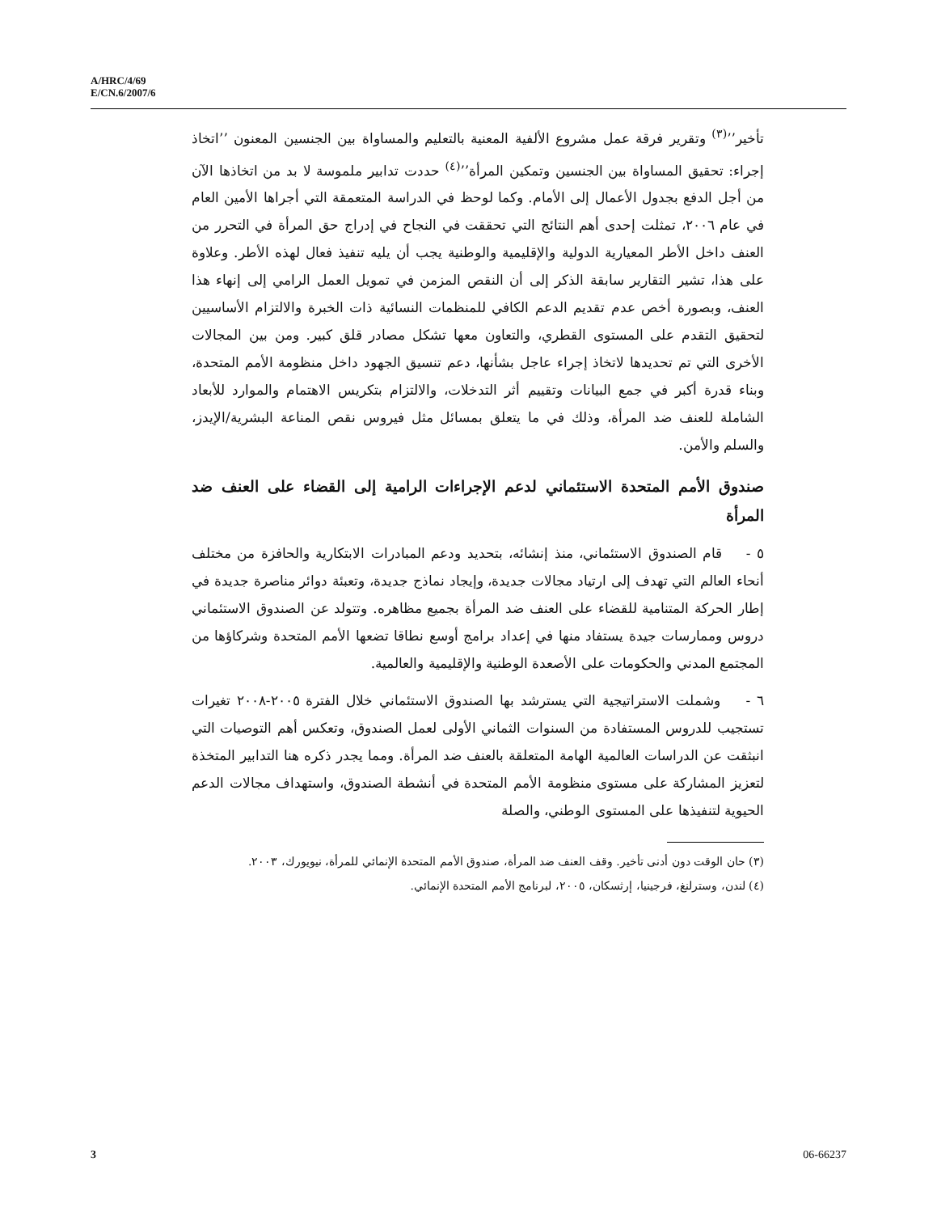A/HRC/4/69
E/CN.6/2007/6
تأخير’’<sup>(٣)</sup> وتقرير فرقة عمل مشروع الألفية المعنية بالتعليم والمساواة بين الجنسين المعنون ’’اتخاذ إجراء: تحقيق المساواة بين الجنسين وتمكين المرأة’’<sup>(٤)</sup> حددت تدابير ملموسة لا بد من اتخاذها الآن من أجل الدفع بجدول الأعمال إلى الأمام. وكما لوحظ في الدراسة المتعمقة التي أجراها الأمين العام في عام ٢٠٠٦، تمثلت إحدى أهم النتائج التي تحققت في النجاح في إدراج حق المرأة في التحرر من العنف داخل الأطر المعيارية الدولية والإقليمية والوطنية يجب أن يليه تنفيذ فعال لهذه الأطر. وعلاوة على هذا، تشير التقارير سابقة الذكر إلى أن النقص المزمن في تمويل العمل الرامي إلى إنهاء هذا العنف، وبصورة أخص عدم تقديم الدعم الكافي للمنظمات النسائية ذات الخبرة والالتزام الأساسيين لتحقيق التقدم على المستوى القطري، والتعاون معها تشكل مصادر قلق كبير. ومن بين المجالات الأخرى التي تم تحديدها لاتخاذ إجراء عاجل بشأنها، دعم تنسيق الجهود داخل منظومة الأمم المتحدة، وبناء قدرة أكبر في جمع البيانات وتقييم أثر التدخلات، والالتزام بتكريس الاهتمام والموارد للأبعاد الشاملة للعنف ضد المرأة، وذلك في ما يتعلق بمسائل مثل فيروس نقص المناعة البشرية/الإيدز، والسلم والأمن.
صندوق الأمم المتحدة الاستئماني لدعم الإجراءات الرامية إلى القضاء على العنف ضد المرأة
٥ - قام الصندوق الاستئماني، منذ إنشائه، بتحديد ودعم المبادرات الابتكارية والحافزة من مختلف أنحاء العالم التي تهدف إلى ارتياد مجالات جديدة، وإيجاد نماذج جديدة، وتعبئة دوائر مناصرة جديدة في إطار الحركة المتنامية للقضاء على العنف ضد المرأة بجميع مظاهره. وتتولد عن الصندوق الاستئماني دروس وممارسات جيدة يستفاد منها في إعداد برامج أوسع نطاقا تضعها الأمم المتحدة وشركاؤها من المجتمع المدني والحكومات على الأصعدة الوطنية والإقليمية والعالمية.
٦ - وشملت الاستراتيجية التي يسترشد بها الصندوق الاستئماني خلال الفترة ٢٠٠٥-٢٠٠٨ تغيرات تستجيب للدروس المستفادة من السنوات الثماني الأولى لعمل الصندوق، وتعكس أهم التوصيات التي انبثقت عن الدراسات العالمية الهامة المتعلقة بالعنف ضد المرأة. ومما يجدر ذكره هنا التدابير المتخذة لتعزيز المشاركة على مستوى منظومة الأمم المتحدة في أنشطة الصندوق، واستهداف مجالات الدعم الحيوية لتنفيذها على المستوى الوطني، والصلة
(٣) حان الوقت دون أدنى تأخير. وقف العنف ضد المرأة، صندوق الأمم المتحدة الإنمائي للمرأة، نيويورك، ٢٠٠٣.
(٤) لندن، وسترلنغ، فرجينيا، إرثسكان، ٢٠٠٥، لبرنامج الأمم المتحدة الإنمائي.
3 06-66237